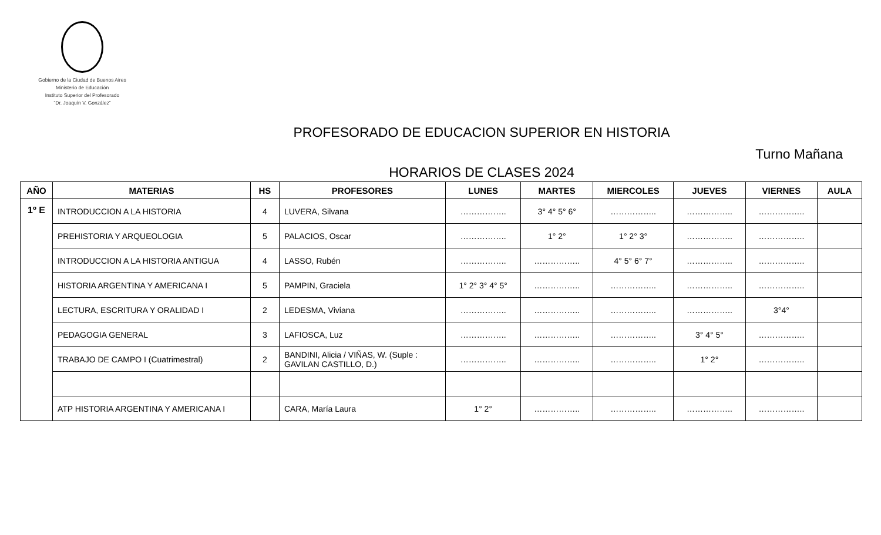Gobierno de la Ciudad de Buenos Aires
Ministerio de Educación
Instituto Superior del Profesorado
“Dr. Joaquín V. González”
PROFESORADO DE EDUCACION SUPERIOR EN HISTORIA
Turno Mañana
HORARIOS DE CLASES 2024
| AÑO | MATERIAS | HS | PROFESORES | LUNES | MARTES | MIERCOLES | JUEVES | VIERNES | AULA |
| --- | --- | --- | --- | --- | --- | --- | --- | --- | --- |
| 1º E | INTRODUCCION A LA HISTORIA | 4 | LUVERA, Silvana | …………….. | 3° 4° 5° 6° | …………….. | …………….. | …………….. | |
| | PREHISTORIA Y ARQUEOLOGIA | 5 | PALACIOS, Oscar | …………….. | 1° 2° | 1° 2° 3° | …………….. | …………….. | |
| | INTRODUCCION A LA HISTORIA ANTIGUA | 4 | LASSO, Rubén | …………….. | …………….. | 4° 5° 6° 7° | …………….. | …………….. | |
| | HISTORIA ARGENTINA Y AMERICANA I | 5 | PAMPIN, Graciela | 1° 2° 3° 4° 5° | …………….. | …………….. | …………….. | …………….. | |
| | LECTURA, ESCRITURA Y ORALIDAD I | 2 | LEDESMA, Viviana | …………….. | …………….. | …………….. | …………….. | 3°4° | |
| | PEDAGOGIA GENERAL | 3 | LAFIOSCA, Luz | …………….. | …………….. | …………….. | 3° 4° 5° | …………….. | |
| | TRABAJO DE CAMPO I (Cuatrimestral) | 2 | BANDINI, Alicia / VIÑAS, W. (Suple : GAVILAN CASTILLO, D.) | …………….. | …………….. | …………….. | 1° 2° | …………….. | |
| | ATP HISTORIA ARGENTINA Y AMERICANA I | | CARA, María Laura | 1° 2° | …………….. | …………….. | …………….. | …………….. | |